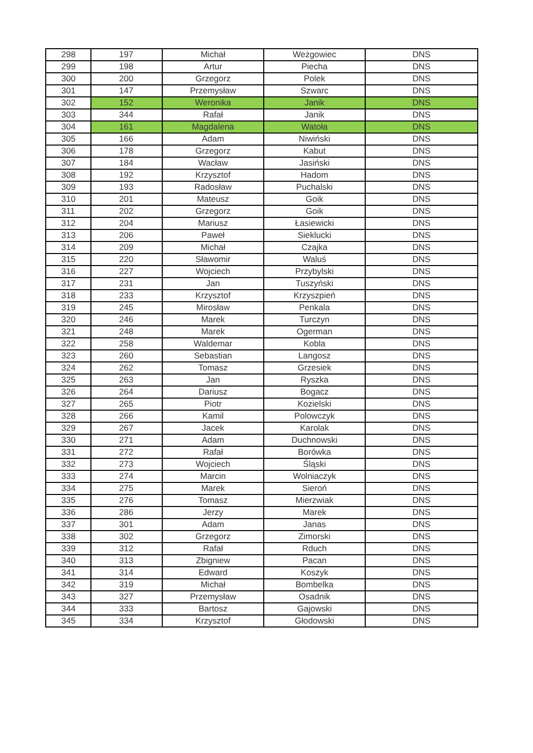| 298 | 197 | Michał | Weżgowiec | DNS |
| 299 | 198 | Artur | Piecha | DNS |
| 300 | 200 | Grzegorz | Polek | DNS |
| 301 | 147 | Przemysław | Szwarc | DNS |
| 302 | 152 | Weronika | Janik | DNS |
| 303 | 344 | Rafał | Janik | DNS |
| 304 | 161 | Magdalena | Watoła | DNS |
| 305 | 166 | Adam | Niwiński | DNS |
| 306 | 178 | Grzegorz | Kabut | DNS |
| 307 | 184 | Wacław | Jasiński | DNS |
| 308 | 192 | Krzysztof | Hadom | DNS |
| 309 | 193 | Radosław | Puchalski | DNS |
| 310 | 201 | Mateusz | Goik | DNS |
| 311 | 202 | Grzegorz | Goik | DNS |
| 312 | 204 | Mariusz | Łasiewicki | DNS |
| 313 | 206 | Paweł | Sieklucki | DNS |
| 314 | 209 | Michał | Czajka | DNS |
| 315 | 220 | Sławomir | Waluś | DNS |
| 316 | 227 | Wojciech | Przybylski | DNS |
| 317 | 231 | Jan | Tuszyński | DNS |
| 318 | 233 | Krzysztof | Krzyszpień | DNS |
| 319 | 245 | Mirosław | Penkala | DNS |
| 320 | 246 | Marek | Turczyn | DNS |
| 321 | 248 | Marek | Ogerman | DNS |
| 322 | 258 | Waldemar | Kobla | DNS |
| 323 | 260 | Sebastian | Langosz | DNS |
| 324 | 262 | Tomasz | Grzesiek | DNS |
| 325 | 263 | Jan | Ryszka | DNS |
| 326 | 264 | Dariusz | Bogacz | DNS |
| 327 | 265 | Piotr | Kozielski | DNS |
| 328 | 266 | Kamil | Polowczyk | DNS |
| 329 | 267 | Jacek | Karolak | DNS |
| 330 | 271 | Adam | Duchnowski | DNS |
| 331 | 272 | Rafał | Borówka | DNS |
| 332 | 273 | Wojciech | Śląski | DNS |
| 333 | 274 | Marcin | Wolniaczyk | DNS |
| 334 | 275 | Marek | Sieroń | DNS |
| 335 | 276 | Tomasz | Mierzwiak | DNS |
| 336 | 286 | Jerzy | Marek | DNS |
| 337 | 301 | Adam | Janas | DNS |
| 338 | 302 | Grzegorz | Zimorski | DNS |
| 339 | 312 | Rafał | Rduch | DNS |
| 340 | 313 | Zbigniew | Pacan | DNS |
| 341 | 314 | Edward | Koszyk | DNS |
| 342 | 319 | Michał | Bombelka | DNS |
| 343 | 327 | Przemysław | Osadnik | DNS |
| 344 | 333 | Bartosz | Gajowski | DNS |
| 345 | 334 | Krzysztof | Głodowski | DNS |